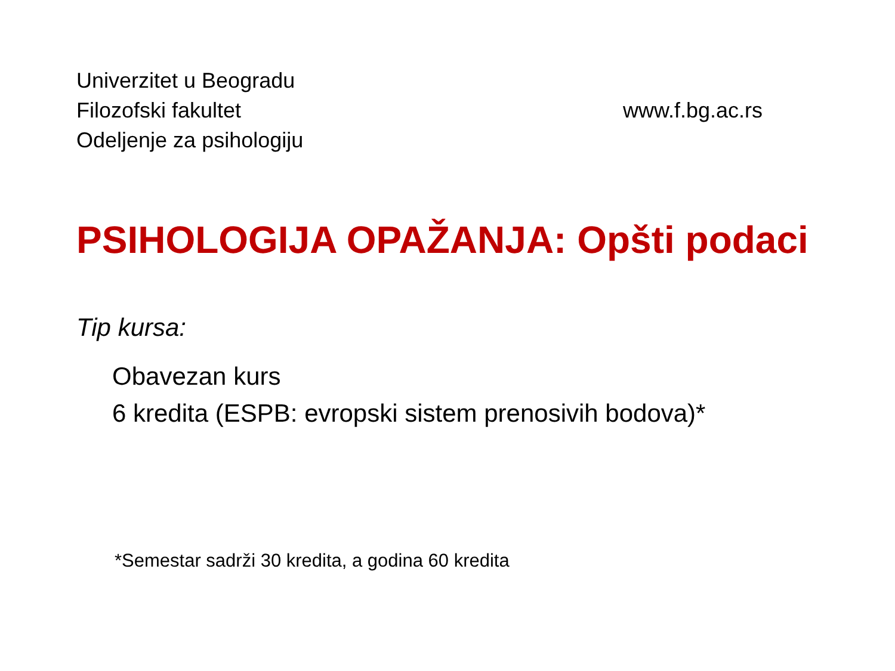Univerzitet u Beogradu
Filozofski fakultet
Odeljenje za psihologiju
www.f.bg.ac.rs
PSIHOLOGIJA OPAŽANJA: Opšti podaci
Tip kursa:
Obavezan kurs
6 kredita (ESPB: evropski sistem prenosivih bodova)*
*Semestar sadrži 30 kredita, a godina 60 kredita